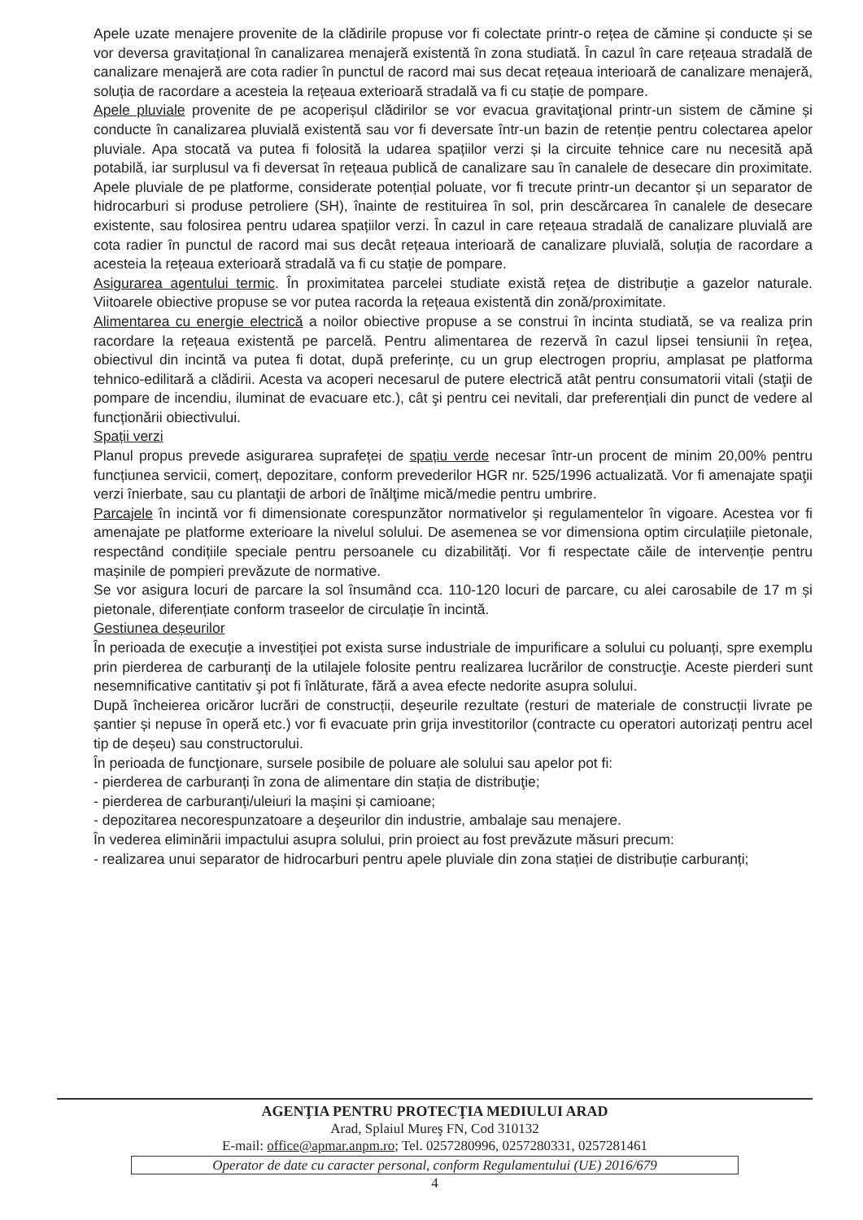Apele uzate menajere provenite de la clădirile propuse vor fi colectate printr-o rețea de cămine și conducte și se vor deversa gravitațional în canalizarea menajeră existentă în zona studiată. În cazul în care rețeaua stradală de canalizare menajeră are cota radier în punctul de racord mai sus decat rețeaua interioară de canalizare menajeră, soluția de racordare a acesteia la rețeaua exterioară stradală va fi cu stație de pompare.
Apele pluviale provenite de pe acoperișul clădirilor se vor evacua gravitaţional printr-un sistem de cămine și conducte în canalizarea pluvială existentă sau vor fi deversate într-un bazin de retenție pentru colectarea apelor pluviale. Apa stocată va putea fi folosită la udarea spațiilor verzi și la circuite tehnice care nu necesită apă potabilă, iar surplusul va fi deversat în rețeaua publică de canalizare sau în canalele de desecare din proximitate. Apele pluviale de pe platforme, considerate potențial poluate, vor fi trecute printr-un decantor și un separator de hidrocarburi si produse petroliere (SH), înainte de restituirea în sol, prin descărcarea în canalele de desecare existente, sau folosirea pentru udarea spațiilor verzi. În cazul in care rețeaua stradală de canalizare pluvială are cota radier în punctul de racord mai sus decât rețeaua interioară de canalizare pluvială, soluția de racordare a acesteia la rețeaua exterioară stradală va fi cu stație de pompare.
Asigurarea agentului termic. În proximitatea parcelei studiate există rețea de distribuție a gazelor naturale. Viitoarele obiective propuse se vor putea racorda la rețeaua existentă din zonă/proximitate.
Alimentarea cu energie electrică a noilor obiective propuse a se construi în incinta studiată, se va realiza prin racordare la rețeaua existentă pe parcelă. Pentru alimentarea de rezervă în cazul lipsei tensiunii în reţea, obiectivul din incintă va putea fi dotat, după preferințe, cu un grup electrogen propriu, amplasat pe platforma tehnico-edilitară a clădirii. Acesta va acoperi necesarul de putere electrică atât pentru consumatorii vitali (staţii de pompare de incendiu, iluminat de evacuare etc.), cât şi pentru cei nevitali, dar preferențiali din punct de vedere al funcționării obiectivului.
Spații verzi
Planul propus prevede asigurarea suprafeței de spațiu verde necesar într-un procent de minim 20,00% pentru funcțiunea servicii, comerț, depozitare, conform prevederilor HGR nr. 525/1996 actualizată. Vor fi amenajate spaţii verzi înierbate, sau cu plantaţii de arbori de înălţime mică/medie pentru umbrire.
Parcajele în incintă vor fi dimensionate corespunzător normativelor și regulamentelor în vigoare. Acestea vor fi amenajate pe platforme exterioare la nivelul solului. De asemenea se vor dimensiona optim circulațiile pietonale, respectând condițiile speciale pentru persoanele cu dizabilități. Vor fi respectate căile de intervenție pentru mașinile de pompieri prevăzute de normative.
Se vor asigura locuri de parcare la sol însumând cca. 110-120 locuri de parcare, cu alei carosabile de 17 m și pietonale, diferențiate conform traseelor de circulație în incintă.
Gestiunea deșeurilor
În perioada de execuție a investiției pot exista surse industriale de impurificare a solului cu poluanți, spre exemplu prin pierderea de carburanţi de la utilajele folosite pentru realizarea lucrărilor de construcţie. Aceste pierderi sunt nesemnificative cantitativ şi pot fi înlăturate, fără a avea efecte nedorite asupra solului.
După încheierea oricăror lucrări de construcții, deșeurile rezultate (resturi de materiale de construcții livrate pe șantier și nepuse în operă etc.) vor fi evacuate prin grija investitorilor (contracte cu operatori autorizați pentru acel tip de deșeu) sau constructorului.
În perioada de funcţionare, sursele posibile de poluare ale solului sau apelor pot fi:
- pierderea de carburanți în zona de alimentare din stația de distribuţie;
- pierderea de carburanți/uleiuri la mașini și camioane;
- depozitarea necorespunzatoare a deşeurilor din industrie, ambalaje sau menajere.
În vederea eliminării impactului asupra solului, prin proiect au fost prevăzute măsuri precum:
- realizarea unui separator de hidrocarburi pentru apele pluviale din zona stației de distribuție carburanți;
AGENŢIA PENTRU PROTECŢIA MEDIULUI ARAD
Arad, Splaiul Mureş FN, Cod 310132
E-mail: office@apmar.anpm.ro; Tel. 0257280996, 0257280331, 0257281461
Operator de date cu caracter personal, conform Regulamentului (UE) 2016/679
4